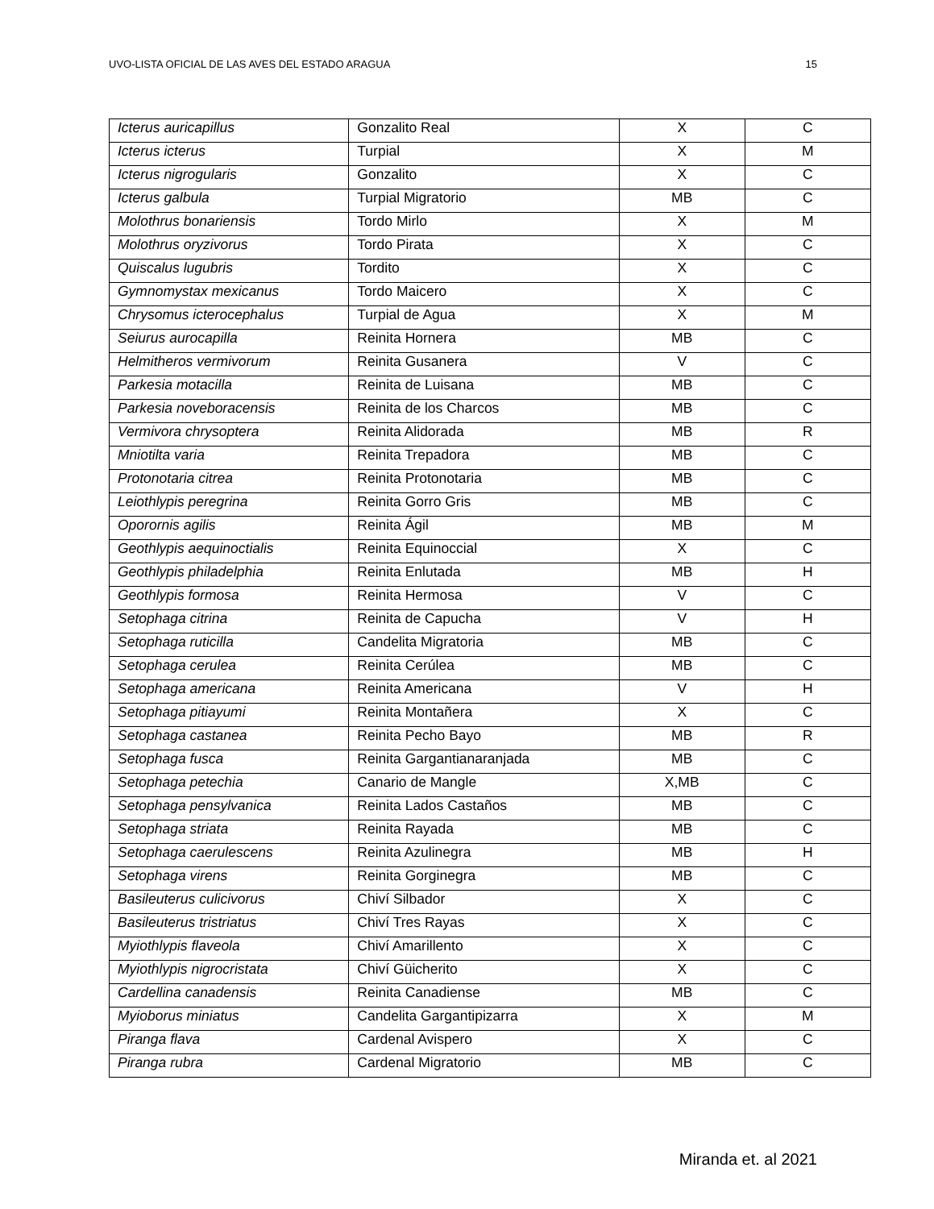UVO-LISTA OFICIAL DE LAS AVES DEL ESTADO ARAGUA 15
| Icterus auricapillus | Gonzalito Real | X | C |
| Icterus icterus | Turpial | X | M |
| Icterus nigrogularis | Gonzalito | X | C |
| Icterus galbula | Turpial Migratorio | MB | C |
| Molothrus bonariensis | Tordo Mirlo | X | M |
| Molothrus oryzivorus | Tordo Pirata | X | C |
| Quiscalus lugubris | Tordito | X | C |
| Gymnomystax mexicanus | Tordo Maicero | X | C |
| Chrysomus icterocephalus | Turpial de Agua | X | M |
| Seiurus aurocapilla | Reinita Hornera | MB | C |
| Helmitheros vermivorum | Reinita Gusanera | V | C |
| Parkesia motacilla | Reinita de Luisana | MB | C |
| Parkesia noveboracensis | Reinita de los Charcos | MB | C |
| Vermivora chrysoptera | Reinita Alidorada | MB | R |
| Mniotilta varia | Reinita Trepadora | MB | C |
| Protonotaria citrea | Reinita Protonotaria | MB | C |
| Leiothlypis peregrina | Reinita Gorro Gris | MB | C |
| Oporornis agilis | Reinita Ágil | MB | M |
| Geothlypis aequinoctialis | Reinita Equinoccial | X | C |
| Geothlypis philadelphia | Reinita Enlutada | MB | H |
| Geothlypis formosa | Reinita Hermosa | V | C |
| Setophaga citrina | Reinita de Capucha | V | H |
| Setophaga ruticilla | Candelita Migratoria | MB | C |
| Setophaga cerulea | Reinita Cerúlea | MB | C |
| Setophaga americana | Reinita Americana | V | H |
| Setophaga pitiayumi | Reinita Montañera | X | C |
| Setophaga castanea | Reinita Pecho Bayo | MB | R |
| Setophaga fusca | Reinita Gargantianaranjada | MB | C |
| Setophaga petechia | Canario de Mangle | X,MB | C |
| Setophaga pensylvanica | Reinita Lados Castaños | MB | C |
| Setophaga striata | Reinita Rayada | MB | C |
| Setophaga caerulescens | Reinita Azulinegra | MB | H |
| Setophaga virens | Reinita Gorginegra | MB | C |
| Basileuterus culicivorus | Chiví Silbador | X | C |
| Basileuterus tristriatus | Chiví Tres Rayas | X | C |
| Myiothlypis flaveola | Chiví Amarillento | X | C |
| Myiothlypis nigrocristata | Chiví Güicherito | X | C |
| Cardellina canadensis | Reinita Canadiense | MB | C |
| Myioborus miniatus | Candelita Gargantipizarra | X | M |
| Piranga flava | Cardenal Avispero | X | C |
| Piranga rubra | Cardenal Migratorio | MB | C |
Miranda et. al 2021